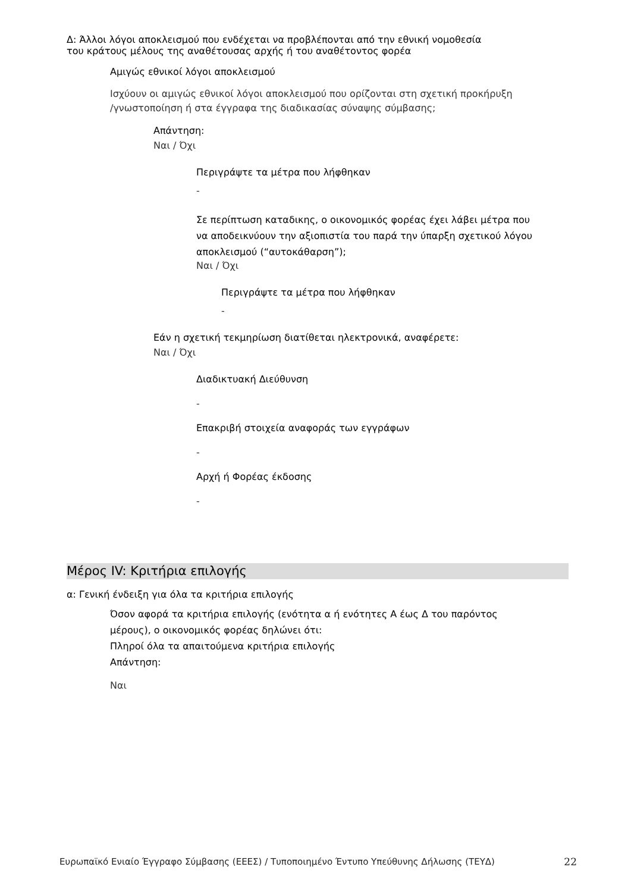Δ: Άλλοι λόγοι αποκλεισμού που ενδέχεται να προβλέπονται από την εθνική νομοθεσία
του κράτους μέλους της αναθέτουσας αρχής ή του αναθέτοντος φορέα
Αμιγώς εθνικοί λόγοι αποκλεισμού
Ισχύουν οι αμιγώς εθνικοί λόγοι αποκλεισμού που ορίζονται στη σχετική προκήρυξη
/γνωστοποίηση ή στα έγγραφα της διαδικασίας σύναψης σύμβασης;
Απάντηση:
Ναι / Όχι
Περιγράψτε τα μέτρα που λήφθηκαν
-
Σε περίπτωση καταδικης, ο οικονομικός φορέας έχει λάβει μέτρα που
να αποδεικνύουν την αξιοπιστία του παρά την ύπαρξη σχετικού λόγου
αποκλεισμού (“αυτοκάθαρση”);
Ναι / Όχι
Περιγράψτε τα μέτρα που λήφθηκαν
-
Εάν η σχετική τεκμηρίωση διατίθεται ηλεκτρονικά, αναφέρετε:
Ναι / Όχι
Διαδικτυακή Διεύθυνση
-
Επακριβή στοιχεία αναφοράς των εγγράφων
-
Αρχή ή Φορέας έκδοσης
-
Μέρος IV: Κριτήρια επιλογής
α: Γενική ένδειξη για όλα τα κριτήρια επιλογής
Όσον αφορά τα κριτήρια επιλογής (ενότητα α ή ενότητες Α έως Δ του παρόντος
μέρους), ο οικονομικός φορέας δηλώνει ότι:
Πληροί όλα τα απαιτούμενα κριτήρια επιλογής
Απάντηση:
Ναι
Ευρωπαϊκό Ενιαίο Έγγραφο Σύμβασης (ΕΕΕΣ) / Τυποποιημένο Έντυπο Υπεύθυνης Δήλωσης (ΤΕΥΔ) 22